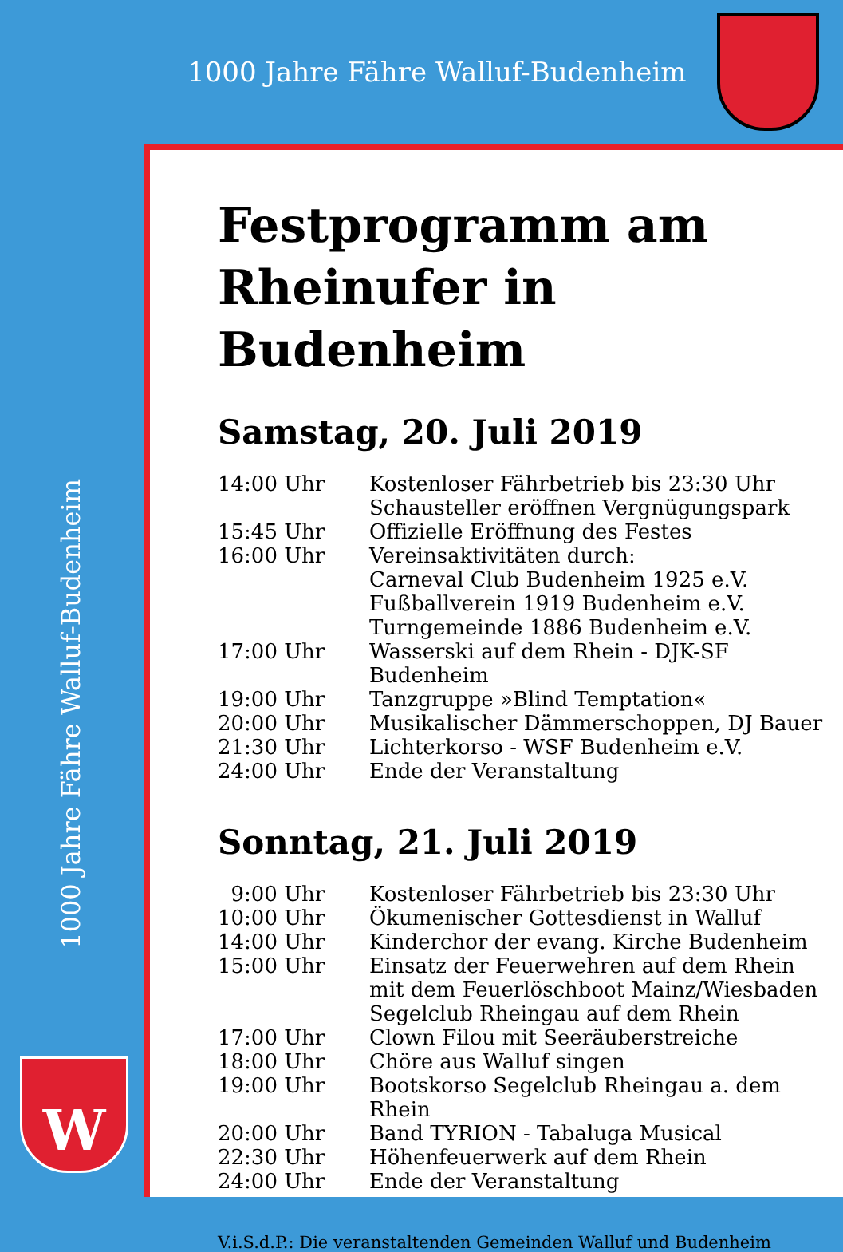1000 Jahre Fähre Walluf-Budenheim
1000 Jahre Fähre Walluf-Budenheim
W
Festprogramm am
Rheinufer in Budenheim
Samstag, 20. Juli 2019
| 14:00 Uhr | Kostenloser Fährbetrieb bis 23:30 Uhr Schausteller eröffnen Vergnügungspark |
| 15:45 Uhr | Offizielle Eröffnung des Festes |
| 16:00 Uhr | Vereinsaktivitäten durch: Carneval Club Budenheim 1925 e.V. Fußballverein 1919 Budenheim e.V. Turngemeinde 1886 Budenheim e.V. |
| 17:00 Uhr | Wasserski auf dem Rhein - DJK-SF Budenheim |
| 19:00 Uhr | Tanzgruppe »Blind Temptation« |
| 20:00 Uhr | Musikalischer Dämmerschoppen, DJ Bauer |
| 21:30 Uhr | Lichterkorso - WSF Budenheim e.V. |
| 24:00 Uhr | Ende der Veranstaltung |
Sonntag, 21. Juli 2019
| 9:00 Uhr | Kostenloser Fährbetrieb bis 23:30 Uhr |
| 10:00 Uhr | Ökumenischer Gottesdienst in Walluf |
| 14:00 Uhr | Kinderchor der evang. Kirche Budenheim |
| 15:00 Uhr | Einsatz der Feuerwehren auf dem Rhein mit dem Feuerlöschboot Mainz/Wiesbaden Segelclub Rheingau auf dem Rhein |
| 17:00 Uhr | Clown Filou mit Seeräuberstreiche |
| 18:00 Uhr | Chöre aus Walluf singen |
| 19:00 Uhr | Bootskorso Segelclub Rheingau a. dem Rhein |
| 20:00 Uhr | Band TYRION - Tabaluga Musical |
| 22:30 Uhr | Höhenfeuerwerk auf dem Rhein |
| 24:00 Uhr | Ende der Veranstaltung |
V.i.S.d.P.: Die veranstaltenden Gemeinden Walluf und Budenheim